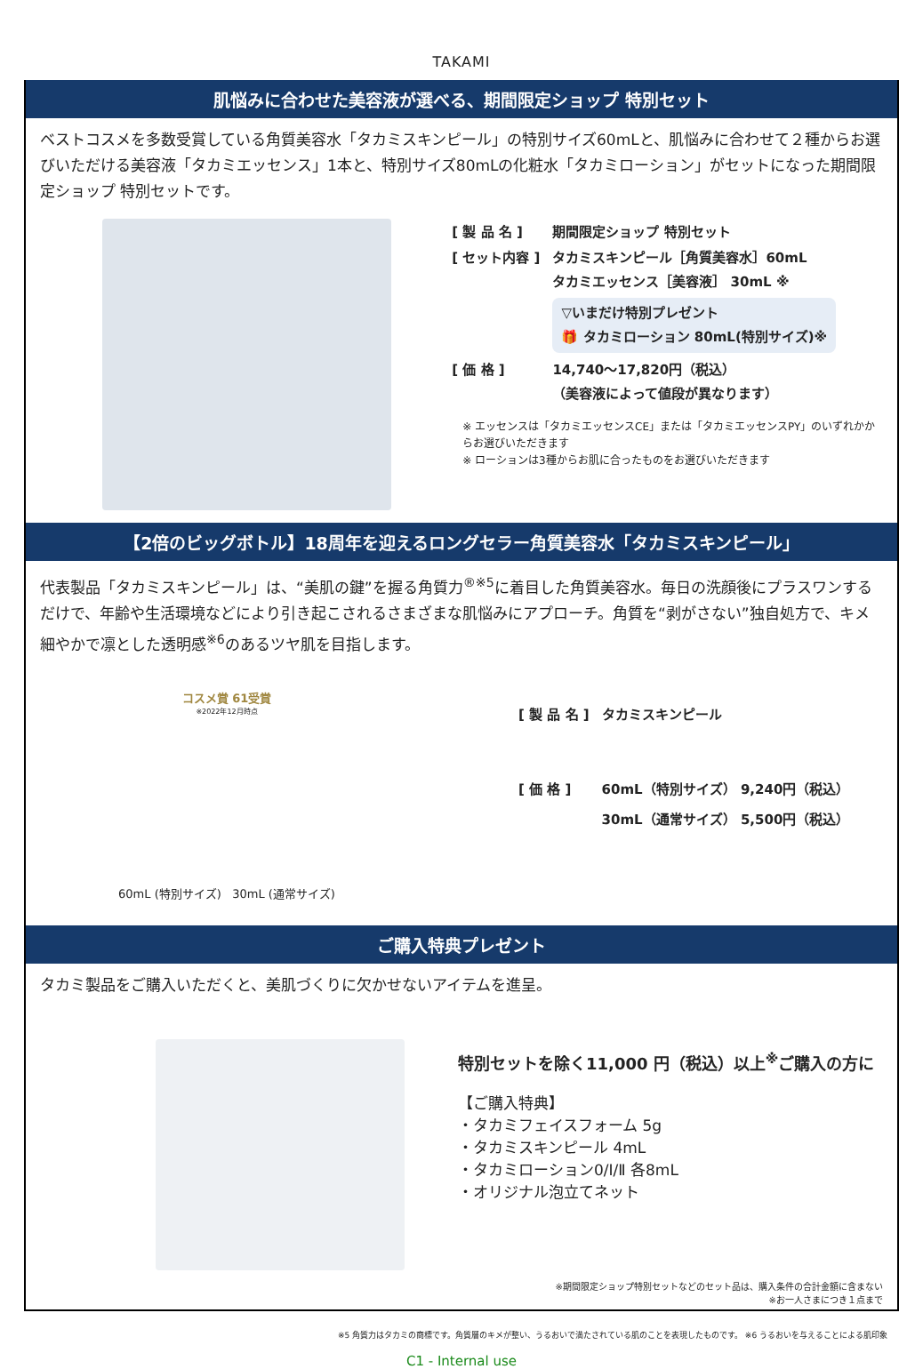TAKAMI
肌悩みに合わせた美容液が選べる、期間限定ショップ 特別セット
ベストコスメを多数受賞している角質美容水「タカミスキンピール」の特別サイズ60mLと、肌悩みに合わせて２種からお選びいただける美容液「タカミエッセンス」1本と、特別サイズ80mLの化粧水「タカミローション」がセットになった期間限定ショップ 特別セットです。
| [ 製 品 名 ] | 期間限定ショップ 特別セット |
| [ セット内容 ] | タカミスキンピール［角質美容水］60mL タカミエッセンス［美容液］ 30mL ※ ▽いまだけ特別プレゼント 🎁 タカミローション 80mL(特別サイズ)※ |
| [ 価 格 ] | 14,740～17,820円（税込） （美容液によって値段が異なります） |
※ エッセンスは「タカミエッセンスCE」または「タカミエッセンスPY」のいずれかからお選びいただきます
※ ローションは3種からお肌に合ったものをお選びいただきます
【2倍のビッグボトル】18周年を迎えるロングセラー角質美容水「タカミスキンピール」
代表製品「タカミスキンピール」は、“美肌の鍵”を握る角質力<sup>®※5</sup>に着目した角質美容水。毎日の洗顔後にプラスワンするだけで、年齢や生活環境などにより引き起こされるさまざまな肌悩みにアプローチ。角質を“剥がさない”独自処方で、キメ細やかで凛とした透明感<sup>※6</sup>のあるツヤ肌を目指します。
コスメ賞 61受賞
※2022年12月時点
60mL (特別サイズ) 30mL (通常サイズ)
| [ 製 品 名 ] | タカミスキンピール |
| [ 価 格 ] | 60mL（特別サイズ） 9,240円（税込） 30mL（通常サイズ） 5,500円（税込） |
ご購入特典プレゼント
タカミ製品をご購入いただくと、美肌づくりに欠かせないアイテムを進呈。
特別セットを除く11,000 円（税込）以上<sup>※</sup>ご購入の方に
【ご購入特典】
・タカミフェイスフォーム 5g
・タカミスキンピール 4mL
・タカミローション0/Ⅰ/Ⅱ 各8mL
・オリジナル泡立てネット
※期間限定ショップ特別セットなどのセット品は、購入条件の合計金額に含まない
※お一人さまにつき１点まで
※5 角質力はタカミの商標です。角質層のキメが整い、うるおいで満たされている肌のことを表現したものです。 ※6 うるおいを与えることによる肌印象
C1 - Internal use